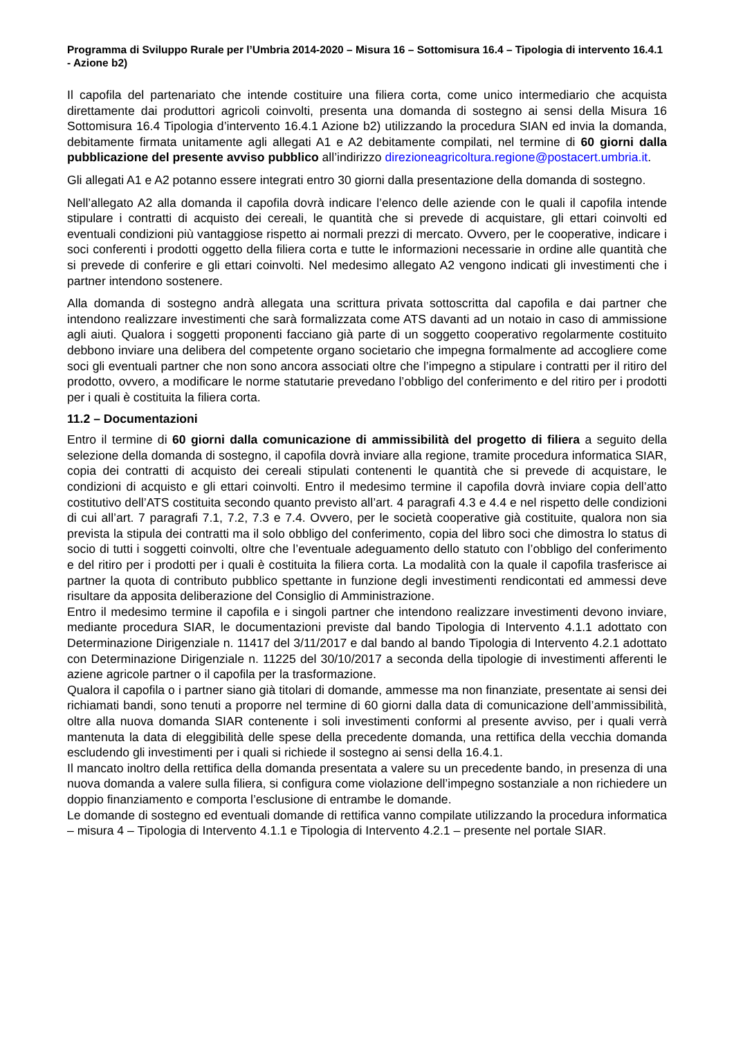Programma di Sviluppo Rurale per l’Umbria 2014-2020 – Misura 16 – Sottomisura 16.4 – Tipologia di intervento 16.4.1 - Azione b2)
Il capofila del partenariato che intende costituire una filiera corta, come unico intermediario che acquista direttamente dai produttori agricoli coinvolti, presenta una domanda di sostegno ai sensi della Misura 16 Sottomisura 16.4 Tipologia d’intervento 16.4.1 Azione b2) utilizzando la procedura SIAN ed invia la domanda, debitamente firmata unitamente agli allegati A1 e A2 debitamente compilati, nel termine di 60 giorni dalla pubblicazione del presente avviso pubblico all’indirizzo direzioneagricoltura.regione@postacert.umbria.it.
Gli allegati A1 e A2 potanno essere integrati entro 30 giorni dalla presentazione della domanda di sostegno.
Nell’allegato A2 alla domanda il capofila dovrà indicare l’elenco delle aziende con le quali il capofila intende stipulare i contratti di acquisto dei cereali, le quantità che si prevede di acquistare, gli ettari coinvolti ed eventuali condizioni più vantaggiose rispetto ai normali prezzi di mercato. Ovvero, per le cooperative, indicare i soci conferenti i prodotti oggetto della filiera corta e tutte le informazioni necessarie in ordine alle quantità che si prevede di conferire e gli ettari coinvolti. Nel medesimo allegato A2 vengono indicati gli investimenti che i partner intendono sostenere.
Alla domanda di sostegno andrà allegata una scrittura privata sottoscritta dal capofila e dai partner che intendono realizzare investimenti che sarà formalizzata come ATS davanti ad un notaio in caso di ammissione agli aiuti. Qualora i soggetti proponenti facciano già parte di un soggetto cooperativo regolarmente costituito debbono inviare una delibera del competente organo societario che impegna formalmente ad accogliere come soci gli eventuali partner che non sono ancora associati oltre che l’impegno a stipulare i contratti per il ritiro del prodotto, ovvero, a modificare le norme statutarie prevedano l’obbligo del conferimento e del ritiro per i prodotti per i quali è costituita la filiera corta.
11.2 – Documentazioni
Entro il termine di 60 giorni dalla comunicazione di ammissibilità del progetto di filiera a seguito della selezione della domanda di sostegno, il capofila dovrà inviare alla regione, tramite procedura informatica SIAR, copia dei contratti di acquisto dei cereali stipulati contenenti le quantità che si prevede di acquistare, le condizioni di acquisto e gli ettari coinvolti. Entro il medesimo termine il capofila dovrà inviare copia dell’atto costitutivo dell’ATS costituita secondo quanto previsto all’art. 4 paragrafi 4.3 e 4.4 e nel rispetto delle condizioni di cui all’art. 7 paragrafi 7.1, 7.2, 7.3 e 7.4. Ovvero, per le società cooperative già costituite, qualora non sia prevista la stipula dei contratti ma il solo obbligo del conferimento, copia del libro soci che dimostra lo status di socio di tutti i soggetti coinvolti, oltre che l’eventuale adeguamento dello statuto con l’obbligo del conferimento e del ritiro per i prodotti per i quali è costituita la filiera corta. La modalità con la quale il capofila trasferisce ai partner la quota di contributo pubblico spettante in funzione degli investimenti rendicontati ed ammessi deve risultare da apposita deliberazione del Consiglio di Amministrazione.
Entro il medesimo termine il capofila e i singoli partner che intendono realizzare investimenti devono inviare, mediante procedura SIAR, le documentazioni previste dal bando Tipologia di Intervento 4.1.1 adottato con Determinazione Dirigenziale n. 11417 del 3/11/2017 e dal bando al bando Tipologia di Intervento 4.2.1 adottato con Determinazione Dirigenziale n. 11225 del 30/10/2017 a seconda della tipologie di investimenti afferenti le aziene agricole partner o il capofila per la trasformazione.
Qualora il capofila o i partner siano già titolari di domande, ammesse ma non finanziate, presentate ai sensi dei richiamati bandi, sono tenuti a proporre nel termine di 60 giorni dalla data di comunicazione dell’ammissibilità, oltre alla nuova domanda SIAR contenente i soli investimenti conformi al presente avviso, per i quali verrà mantenuta la data di eleggibilità delle spese della precedente domanda, una rettifica della vecchia domanda escludendo gli investimenti per i quali si richiede il sostegno ai sensi della 16.4.1.
Il mancato inoltro della rettifica della domanda presentata a valere su un precedente bando, in presenza di una nuova domanda a valere sulla filiera, si configura come violazione dell’impegno sostanziale a non richiedere un doppio finanziamento e comporta l’esclusione di entrambe le domande.
Le domande di sostegno ed eventuali domande di rettifica vanno compilate utilizzando la procedura informatica – misura 4 – Tipologia di Intervento 4.1.1 e Tipologia di Intervento 4.2.1 – presente nel portale SIAR.